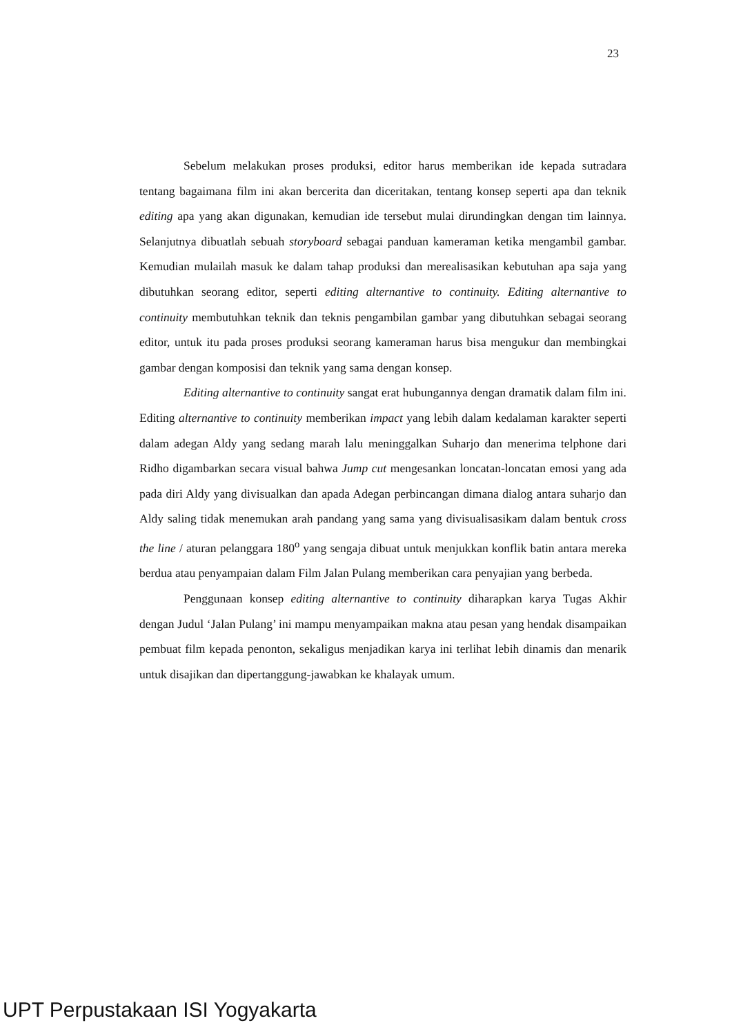23
Sebelum melakukan proses produksi, editor harus memberikan ide kepada sutradara tentang bagaimana film ini akan bercerita dan diceritakan, tentang konsep seperti apa dan teknik editing apa yang akan digunakan, kemudian ide tersebut mulai dirundingkan dengan tim lainnya. Selanjutnya dibuatlah sebuah storyboard sebagai panduan kameraman ketika mengambil gambar. Kemudian mulailah masuk ke dalam tahap produksi dan merealisasikan kebutuhan apa saja yang dibutuhkan seorang editor, seperti editing alternantive to continuity. Editing alternantive to continuity membutuhkan teknik dan teknis pengambilan gambar yang dibutuhkan sebagai seorang editor, untuk itu pada proses produksi seorang kameraman harus bisa mengukur dan membingkai gambar dengan komposisi dan teknik yang sama dengan konsep.
Editing alternantive to continuity sangat erat hubungannya dengan dramatik dalam film ini. Editing alternantive to continuity memberikan impact yang lebih dalam kedalaman karakter seperti dalam adegan Aldy yang sedang marah lalu meninggalkan Suharjo dan menerima telphone dari Ridho digambarkan secara visual bahwa Jump cut mengesankan loncatan-loncatan emosi yang ada pada diri Aldy yang divisualkan dan apada Adegan perbincangan dimana dialog antara suharjo dan Aldy saling tidak menemukan arah pandang yang sama yang divisualisasikam dalam bentuk cross the line / aturan pelanggara 180<sup>o</sup> yang sengaja dibuat untuk menjukkan konflik batin antara mereka berdua atau penyampaian dalam Film Jalan Pulang memberikan cara penyajian yang berbeda.
Penggunaan konsep editing alternantive to continuity diharapkan karya Tugas Akhir dengan Judul ‘Jalan Pulang’ ini mampu menyampaikan makna atau pesan yang hendak disampaikan pembuat film kepada penonton, sekaligus menjadikan karya ini terlihat lebih dinamis dan menarik untuk disajikan dan dipertanggung-jawabkan ke khalayak umum.
UPT Perpustakaan ISI Yogyakarta